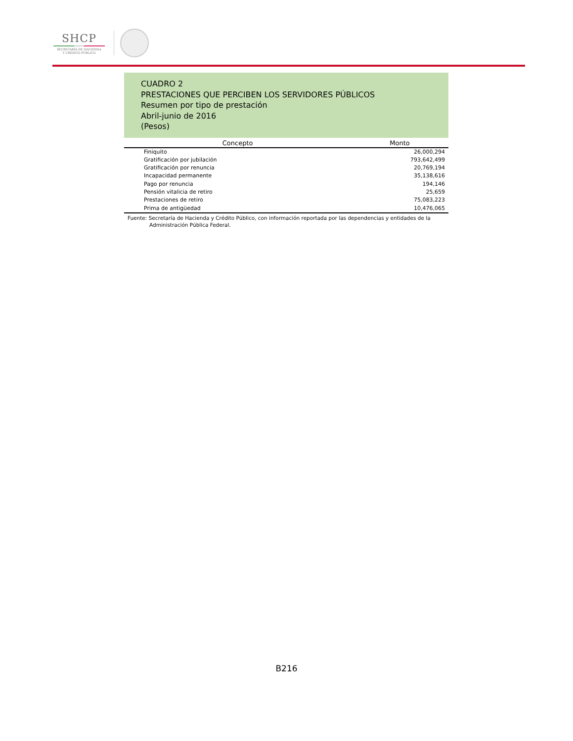SHCP
SECRETARÍA DE HACIENDA
Y CRÉDITO PÚBLICO
CUADRO 2
PRESTACIONES QUE PERCIBEN LOS SERVIDORES PÚBLICOS
Resumen por tipo de prestación
Abril-junio de 2016
(Pesos)
| Concepto | Monto |
| --- | --- |
| Finiquito | 26,000,294 |
| Gratificación por jubilación | 793,642,499 |
| Gratificación por renuncia | 20,769,194 |
| Incapacidad permanente | 35,138,616 |
| Pago por renuncia | 194,146 |
| Pensión vitalicia de retiro | 25,659 |
| Prestaciones de retiro | 75,083,223 |
| Prima de antigüedad | 10,476,065 |
Fuente: Secretaría de Hacienda y Crédito Público, con información reportada por las dependencias y entidades de la
Administración Pública Federal.
B216